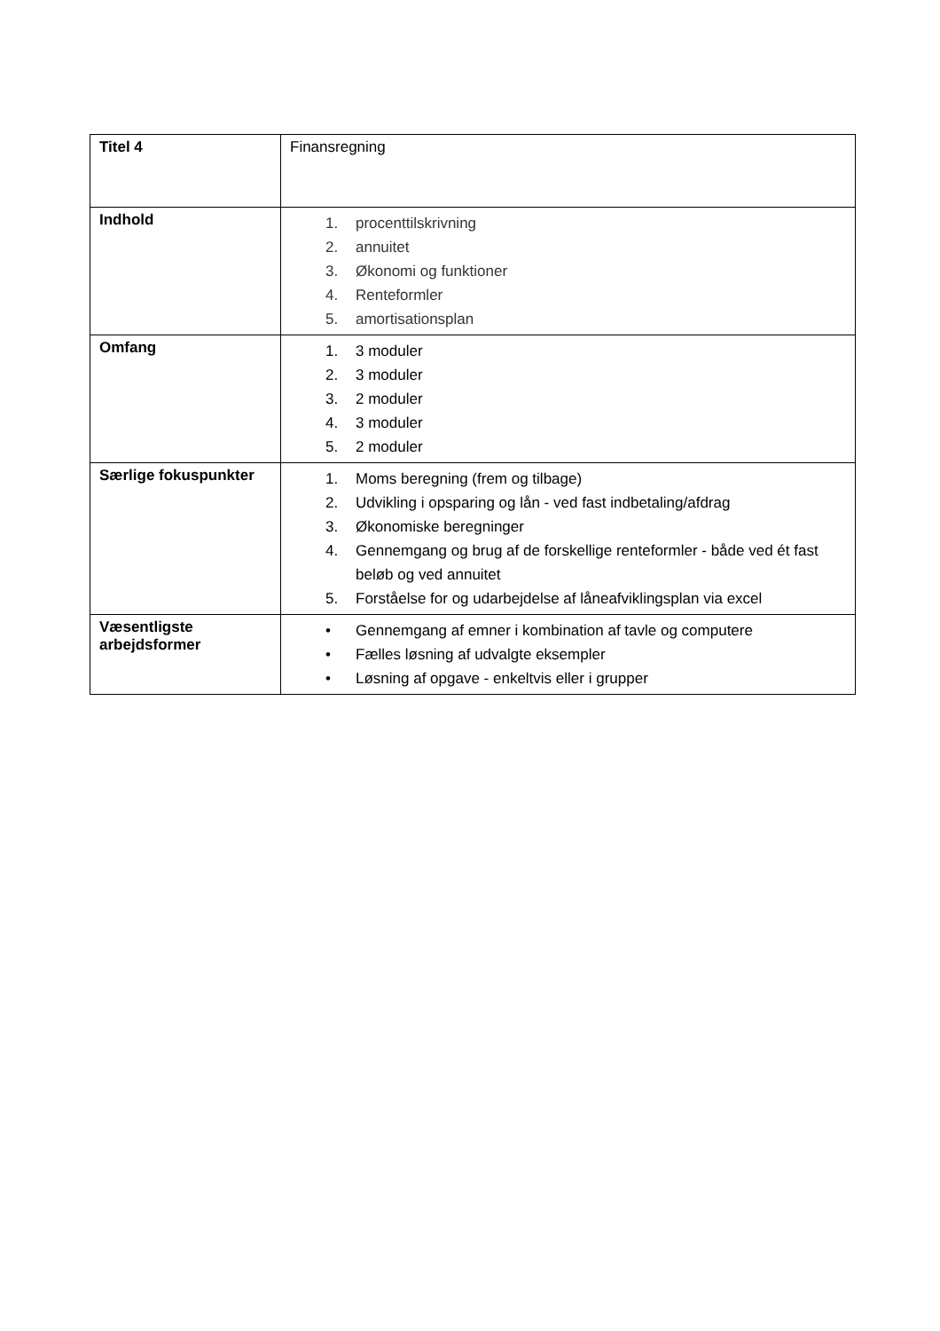| Titel 4 | Finansregning |
| Indhold | 1. procenttilskrivning 2. annuitet 3. Økonomi og funktioner 4. Renteformler 5. amortisationsplan |
| Omfang | 1. 3 moduler 2. 3 moduler 3. 2 moduler 4. 3 moduler 5. 2 moduler |
| Særlige fokuspunkter | 1. Moms beregning (frem og tilbage) 2. Udvikling i opsparing og lån - ved fast indbetaling/afdrag 3. Økonomiske beregninger 4. Gennemgang og brug af de forskellige renteformler - både ved ét fast beløb og ved annuitet 5. Forståelse for og udarbejdelse af låneafviklingsplan via excel |
| Væsentligste arbejdsformer | • Gennemgang af emner i kombination af tavle og computere • Fælles løsning af udvalgte eksempler • Løsning af opgave - enkeltvis eller i grupper |